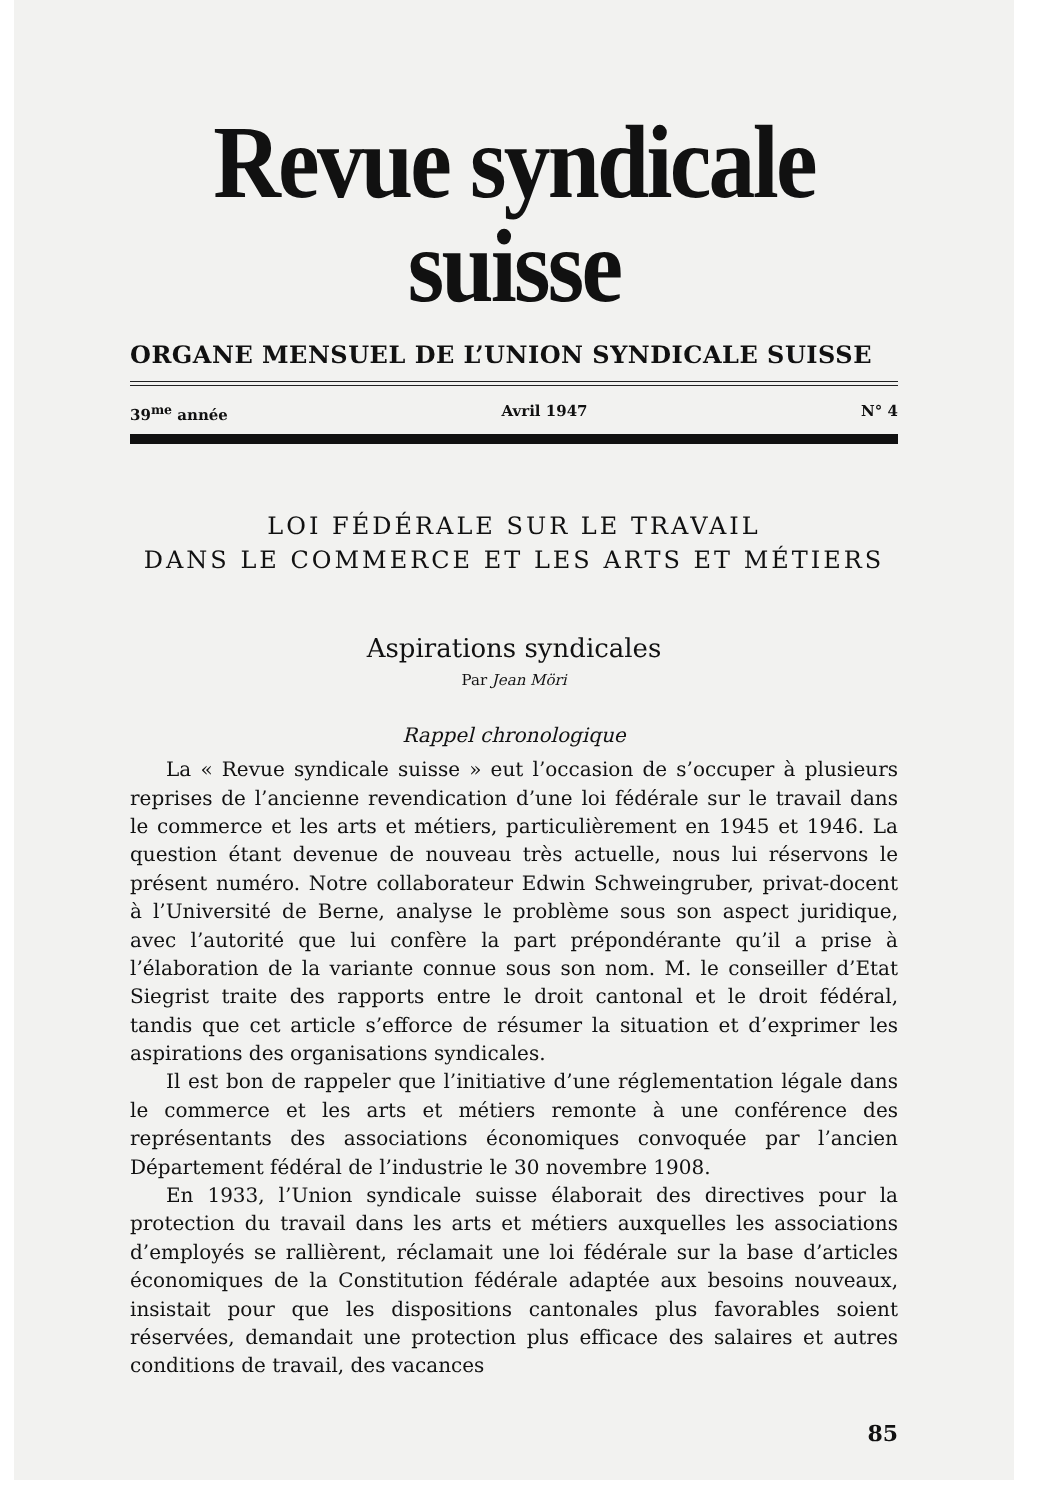Revue syndicale suisse
ORGANE MENSUEL DE L’UNION SYNDICALE SUISSE
39<sup>me</sup> année Avril 1947 N° 4
LOI FÉDÉRALE SUR LE TRAVAIL
DANS LE COMMERCE ET LES ARTS ET MÉTIERS
Aspirations syndicales
Par Jean Möri
Rappel chronologique
La « Revue syndicale suisse » eut l’occasion de s’occuper à plusieurs reprises de l’ancienne revendication d’une loi fédérale sur le travail dans le commerce et les arts et métiers, particulièrement en 1945 et 1946. La question étant devenue de nouveau très actuelle, nous lui réservons le présent numéro. Notre collaborateur Edwin Schweingruber, privat-docent à l’Université de Berne, analyse le problème sous son aspect juridique, avec l’autorité que lui confère la part prépondérante qu’il a prise à l’élaboration de la variante connue sous son nom. M. le conseiller d’Etat Siegrist traite des rapports entre le droit cantonal et le droit fédéral, tandis que cet article s’efforce de résumer la situation et d’exprimer les aspirations des organisations syndicales.
Il est bon de rappeler que l’initiative d’une réglementation légale dans le commerce et les arts et métiers remonte à une conférence des représentants des associations économiques convoquée par l’ancien Département fédéral de l’industrie le 30 novembre 1908.
En 1933, l’Union syndicale suisse élaborait des directives pour la protection du travail dans les arts et métiers auxquelles les associations d’employés se rallièrent, réclamait une loi fédérale sur la base d’articles économiques de la Constitution fédérale adaptée aux besoins nouveaux, insistait pour que les dispositions cantonales plus favorables soient réservées, demandait une protection plus efficace des salaires et autres conditions de travail, des vacances
85